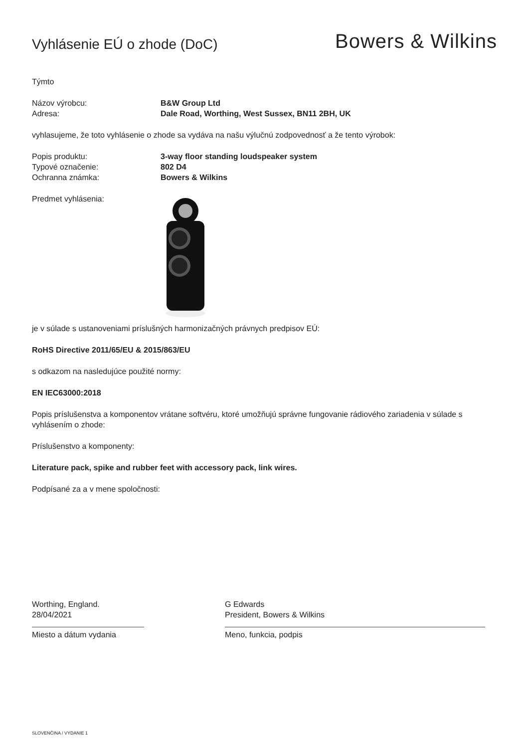Vyhlásenie EÚ o zhode (DoC)
Bowers & Wilkins
Týmto
Názov výrobcu: B&W Group Ltd
Adresa: Dale Road, Worthing, West Sussex, BN11 2BH, UK
vyhlasujeme, že toto vyhlásenie o zhode sa vydáva na našu výlučnú zodpovednosť a že tento výrobok:
Popis produktu: 3-way floor standing loudspeaker system
Typové označenie: 802 D4
Ochranna známka: Bowers & Wilkins
Predmet vyhlásenia:
je v súlade s ustanoveniami príslušných harmonizačných právnych predpisov EÚ:
RoHS Directive 2011/65/EU & 2015/863/EU
s odkazom na nasledujúce použité normy:
EN IEC63000:2018
Popis príslušenstva a komponentov vrátane softvéru, ktoré umožňujú správne fungovanie rádiového zariadenia v súlade s vyhlásením o zhode:
Príslušenstvo a komponenty:
Literature pack, spike and rubber feet with accessory pack, link wires.
Podpísané za a v mene spoločnosti:
Worthing, England.
28/04/2021
Miesto a dátum vydania
G Edwards
President, Bowers & Wilkins
Meno, funkcia, podpis
SLOVENČINA / VYDANIE 1